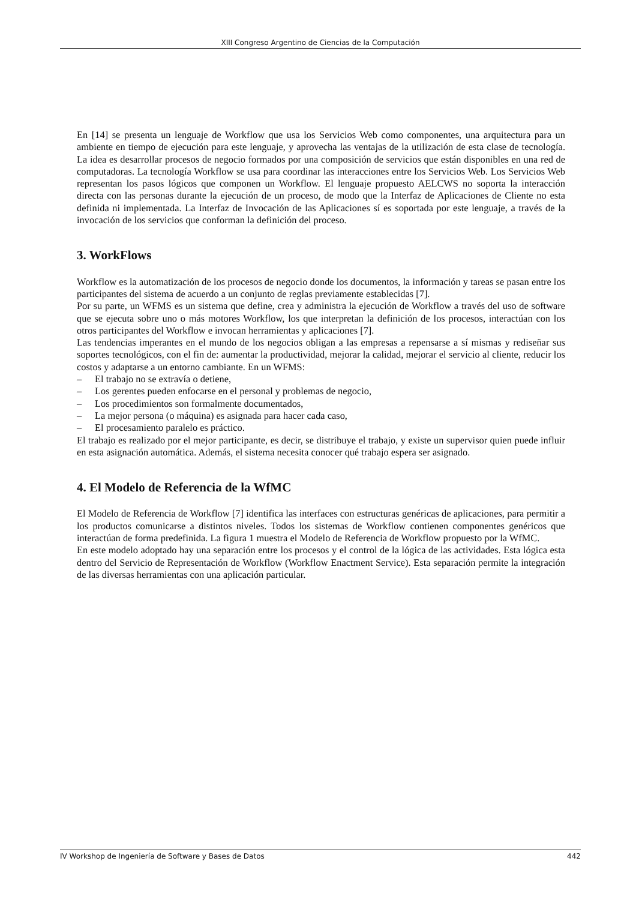XIII Congreso Argentino de Ciencias de la Computación
En [14] se presenta un lenguaje de Workflow que usa los Servicios Web como componentes, una arquitectura para un ambiente en tiempo de ejecución para este lenguaje, y aprovecha las ventajas de la utilización de esta clase de tecnología. La idea es desarrollar procesos de negocio formados por una composición de servicios que están disponibles en una red de computadoras. La tecnología Workflow se usa para coordinar las interacciones entre los Servicios Web. Los Servicios Web representan los pasos lógicos que componen un Workflow. El lenguaje propuesto AELCWS no soporta la interacción directa con las personas durante la ejecución de un proceso, de modo que la Interfaz de Aplicaciones de Cliente no esta definida ni implementada. La Interfaz de Invocación de las Aplicaciones sí es soportada por este lenguaje, a través de la invocación de los servicios que conforman la definición del proceso.
3. WorkFlows
Workflow es la automatización de los procesos de negocio donde los documentos, la información y tareas se pasan entre los participantes del sistema de acuerdo a un conjunto de reglas previamente establecidas [7].
Por su parte, un WFMS es un sistema que define, crea y administra la ejecución de Workflow a través del uso de software que se ejecuta sobre uno o más motores Workflow, los que interpretan la definición de los procesos, interactúan con los otros participantes del Workflow e invocan herramientas y aplicaciones [7].
Las tendencias imperantes en el mundo de los negocios obligan a las empresas a repensarse a sí mismas y rediseñar sus soportes tecnológicos, con el fin de: aumentar la productividad, mejorar la calidad, mejorar el servicio al cliente, reducir los costos y adaptarse a un entorno cambiante. En un WFMS:
– El trabajo no se extravía o detiene,
– Los gerentes pueden enfocarse en el personal y problemas de negocio,
– Los procedimientos son formalmente documentados,
– La mejor persona (o máquina) es asignada para hacer cada caso,
– El procesamiento paralelo es práctico.
El trabajo es realizado por el mejor participante, es decir, se distribuye el trabajo, y existe un supervisor quien puede influir en esta asignación automática. Además, el sistema necesita conocer qué trabajo espera ser asignado.
4. El Modelo de Referencia de la WfMC
El Modelo de Referencia de Workflow [7] identifica las interfaces con estructuras genéricas de aplicaciones, para permitir a los productos comunicarse a distintos niveles. Todos los sistemas de Workflow contienen componentes genéricos que interactúan de forma predefinida. La figura 1 muestra el Modelo de Referencia de Workflow propuesto por la WfMC.
En este modelo adoptado hay una separación entre los procesos y el control de la lógica de las actividades. Esta lógica esta dentro del Servicio de Representación de Workflow (Workflow Enactment Service). Esta separación permite la integración de las diversas herramientas con una aplicación particular.
IV Workshop de Ingeniería de Software y Bases de Datos 442